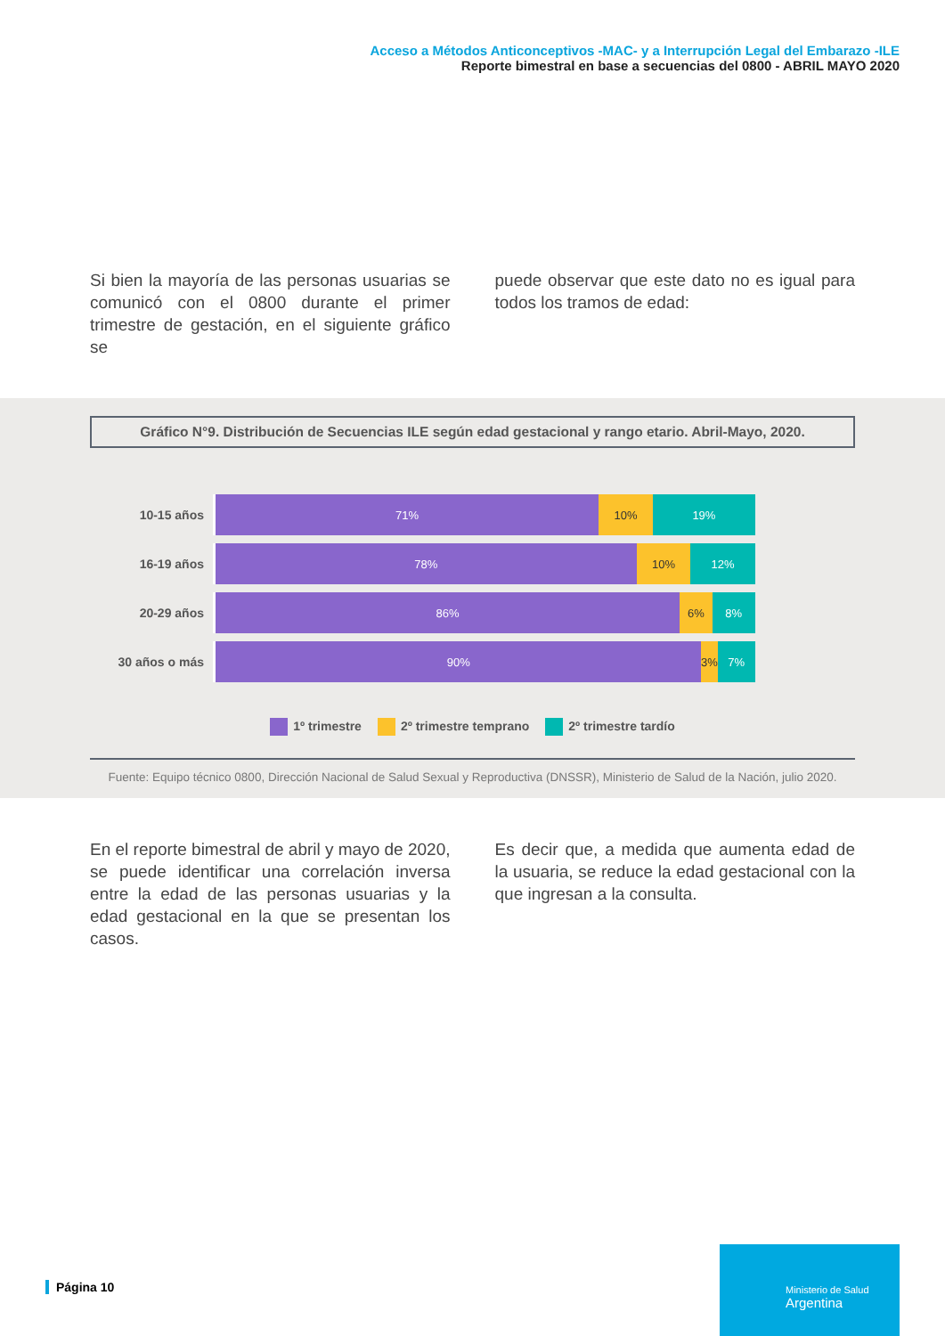Acceso a Métodos Anticonceptivos -MAC- y a Interrupción Legal del Embarazo -ILE
Reporte bimestral en base a secuencias del 0800 - ABRIL MAYO 2020
Si bien la mayoría de las personas usuarias se comunicó con el 0800 durante el primer trimestre de gestación, en el siguiente gráfico se
puede observar que este dato no es igual para todos los tramos de edad:
Gráfico N°9. Distribución de Secuencias ILE según edad gestacional y rango etario. Abril-Mayo, 2020.
10-15 años
71% 10% 19%
16-19 años
78% 10% 12%
20-29 años
86% 6% 8%
30 años o más
90% 3% 7%
1º trimestre 2º trimestre temprano 2º trimestre tardío
Fuente: Equipo técnico 0800, Dirección Nacional de Salud Sexual y Reproductiva (DNSSR), Ministerio de Salud de la Nación, julio 2020.
En el reporte bimestral de abril y mayo de 2020, se puede identificar una correlación inversa entre la edad de las personas usuarias y la edad gestacional en la que se presentan los casos.
Es decir que, a medida que aumenta edad de la usuaria, se reduce la edad gestacional con la que ingresan a la consulta.
Página 10
Ministerio de Salud
Argentina